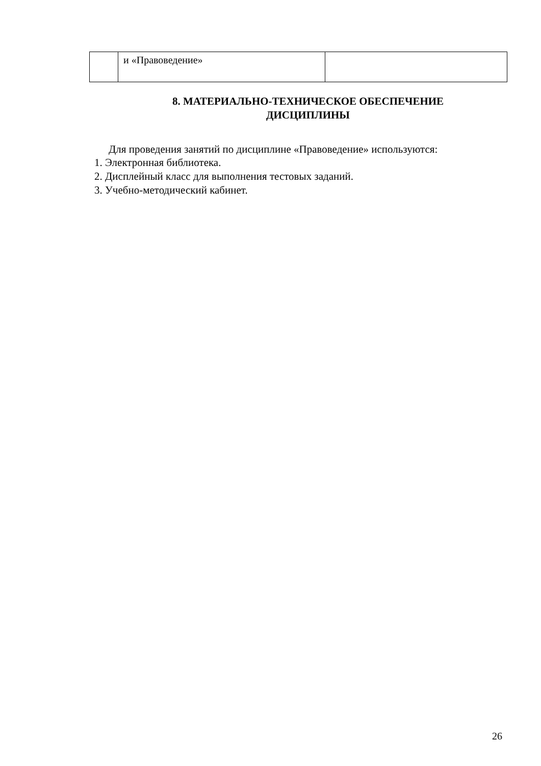| | и «Правоведение» | |
8. МАТЕРИАЛЬНО-ТЕХНИЧЕСКОЕ ОБЕСПЕЧЕНИЕ
ДИСЦИПЛИНЫ
Для проведения занятий по дисциплине «Правоведение» используются:
1. Электронная библиотека.
2. Дисплейный класс для выполнения тестовых заданий.
3. Учебно-методический кабинет.
26